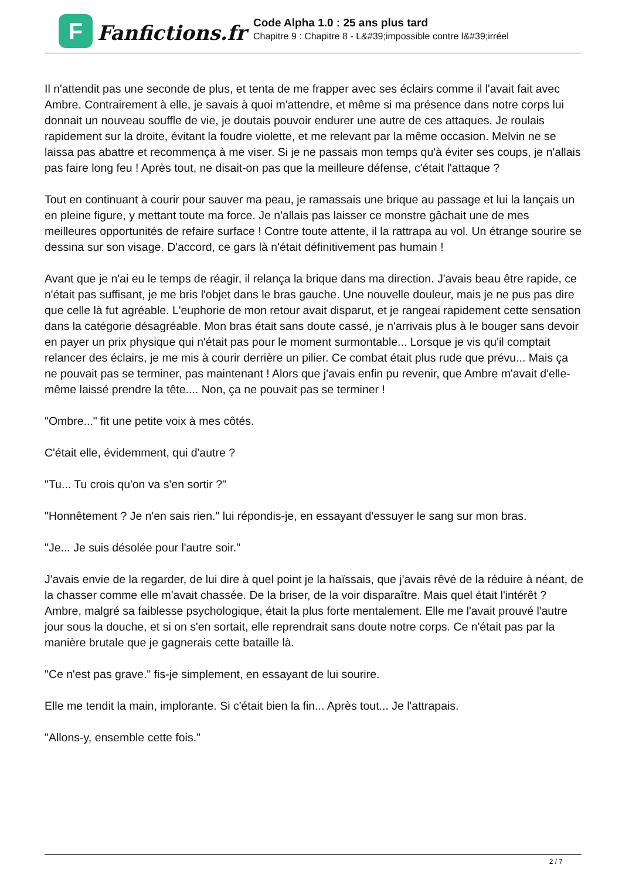F
Fanfictions.fr
Code Alpha 1.0 : 25 ans plus tard
Chapitre 9 : Chapitre 8 - L&#39;impossible contre l&#39;irréel
Il n'attendit pas une seconde de plus, et tenta de me frapper avec ses éclairs comme il l'avait fait avec Ambre. Contrairement à elle, je savais à quoi m'attendre, et même si ma présence dans notre corps lui donnait un nouveau souffle de vie, je doutais pouvoir endurer une autre de ces attaques. Je roulais rapidement sur la droite, évitant la foudre violette, et me relevant par la même occasion. Melvin ne se laissa pas abattre et recommença à me viser. Si je ne passais mon temps qu'à éviter ses coups, je n'allais pas faire long feu ! Après tout, ne disait-on pas que la meilleure défense, c'était l'attaque ?
Tout en continuant à courir pour sauver ma peau, je ramassais une brique au passage et lui la lançais un en pleine figure, y mettant toute ma force. Je n'allais pas laisser ce monstre gâchait une de mes meilleures opportunités de refaire surface ! Contre toute attente, il la rattrapa au vol. Un étrange sourire se dessina sur son visage. D'accord, ce gars là n'était définitivement pas humain !
Avant que je n'ai eu le temps de réagir, il relança la brique dans ma direction. J'avais beau être rapide, ce n'était pas suffisant, je me bris l'objet dans le bras gauche. Une nouvelle douleur, mais je ne pus pas dire que celle là fut agréable. L'euphorie de mon retour avait disparut, et je rangeai rapidement cette sensation dans la catégorie désagréable. Mon bras était sans doute cassé, je n'arrivais plus à le bouger sans devoir en payer un prix physique qui n'était pas pour le moment surmontable... Lorsque je vis qu'il comptait relancer des éclairs, je me mis à courir derrière un pilier. Ce combat était plus rude que prévu... Mais ça ne pouvait pas se terminer, pas maintenant ! Alors que j'avais enfin pu revenir, que Ambre m'avait d'elle-même laissé prendre la tête.... Non, ça ne pouvait pas se terminer !
"Ombre..." fit une petite voix à mes côtés.
C'était elle, évidemment, qui d'autre ?
"Tu... Tu crois qu'on va s'en sortir ?"
"Honnêtement ? Je n'en sais rien." lui répondis-je, en essayant d'essuyer le sang sur mon bras.
"Je... Je suis désolée pour l'autre soir."
J'avais envie de la regarder, de lui dire à quel point je la haïssais, que j'avais rêvé de la réduire à néant, de la chasser comme elle m'avait chassée. De la briser, de la voir disparaître. Mais quel était l'intérêt ? Ambre, malgré sa faiblesse psychologique, était la plus forte mentalement. Elle me l'avait prouvé l'autre jour sous la douche, et si on s'en sortait, elle reprendrait sans doute notre corps. Ce n'était pas par la manière brutale que je gagnerais cette bataille là.
"Ce n'est pas grave." fis-je simplement, en essayant de lui sourire.
Elle me tendit la main, implorante. Si c'était bien la fin... Après tout... Je l'attrapais.
"Allons-y, ensemble cette fois."
2 / 7